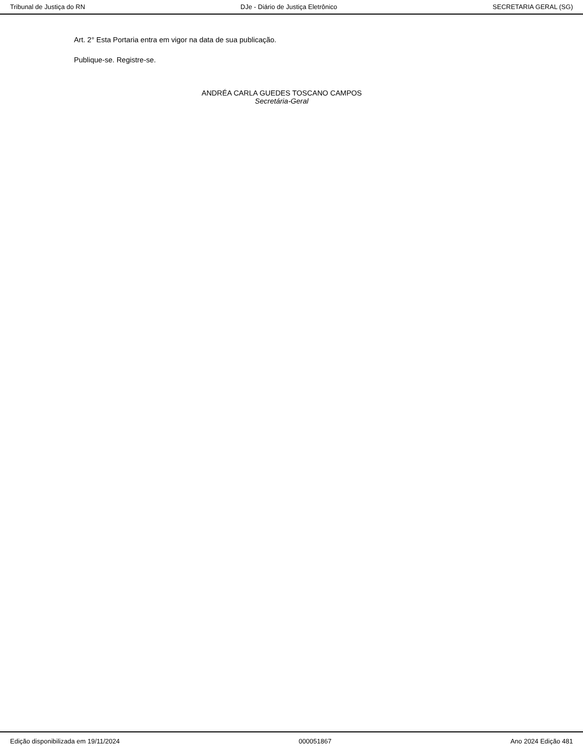Tribunal de Justiça do RN DJe - Diário de Justiça Eletrônico SECRETARIA GERAL (SG)
Art. 2° Esta Portaria entra em vigor na data de sua publicação.
Publique-se. Registre-se.
ANDRÉA CARLA GUEDES TOSCANO CAMPOS
Secretária-Geral
Edição disponibilizada em 19/11/2024 000051867 Ano 2024 Edição 481